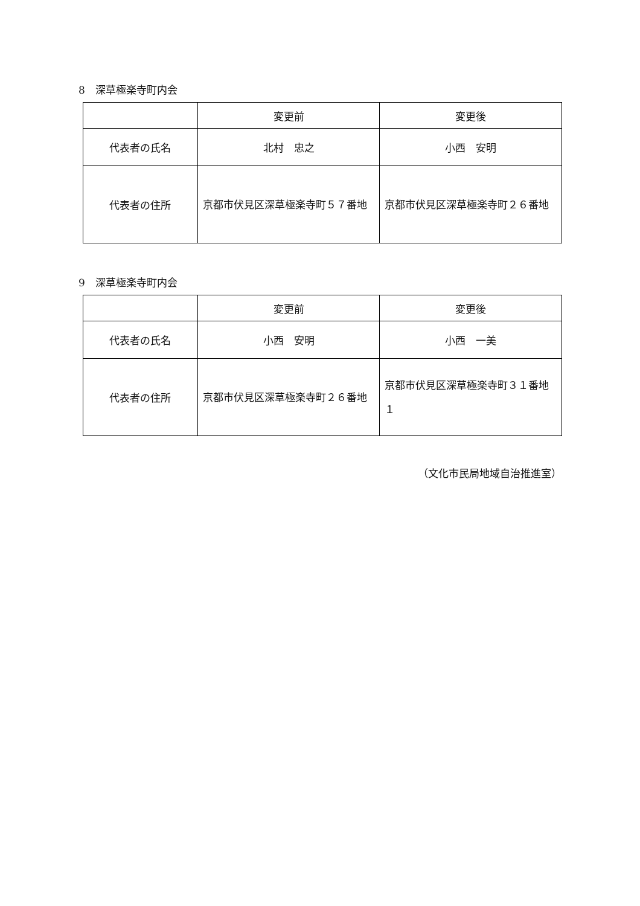8　深草極楽寺町内会
| | 変更前 | 変更後 |
| 代表者の氏名 | 北村 忠之 | 小西 安明 |
| 代表者の住所 | 京都市伏見区深草極楽寺町５７番地 | 京都市伏見区深草極楽寺町２６番地 |
9　深草極楽寺町内会
| | 変更前 | 変更後 |
| 代表者の氏名 | 小西 安明 | 小西 一美 |
| 代表者の住所 | 京都市伏見区深草極楽寺町２６番地 | 京都市伏見区深草極楽寺町３１番地１ |
（文化市民局地域自治推進室）